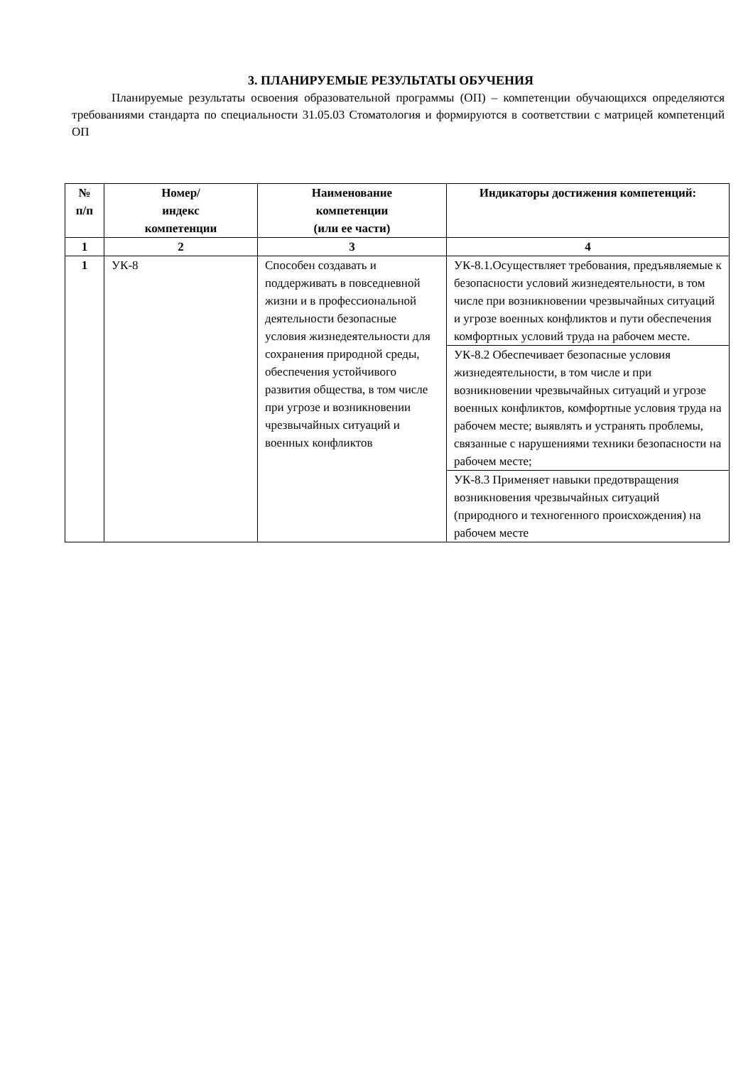3. ПЛАНИРУЕМЫЕ РЕЗУЛЬТАТЫ ОБУЧЕНИЯ
Планируемые результаты освоения образовательной программы (ОП) – компетенции обучающихся определяются требованиями стандарта по специальности 31.05.03 Стоматология и формируются в соответствии с матрицей компетенций ОП
| № п/п | Номер/ индекс компетенции | Наименование компетенции (или ее части) | Индикаторы достижения компетенций: |
| --- | --- | --- | --- |
| 1 | 2 | 3 | 4 |
| 1 | УК-8 | Способен создавать и поддерживать в повседневной жизни и в профессиональной деятельности безопасные условия жизнедеятельности для сохранения природной среды, обеспечения устойчивого развития общества, в том числе при угрозе и возникновении чрезвычайных ситуаций и военных конфликтов | УК-8.1.Осуществляет требования, предъявляемые к безопасности условий жизнедеятельности, в том числе при возникновении чрезвычайных ситуаций и угрозе военных конфликтов и пути обеспечения комфортных условий труда на рабочем месте. |
| | | | УК-8.2 Обеспечивает безопасные условия жизнедеятельности, в том числе и при возникновении чрезвычайных ситуаций и угрозе военных конфликтов, комфортные условия труда на рабочем месте; выявлять и устранять проблемы, связанные с нарушениями техники безопасности на рабочем месте; |
| | | | УК-8.3 Применяет навыки предотвращения возникновения чрезвычайных ситуаций (природного и техногенного происхождения) на рабочем месте |